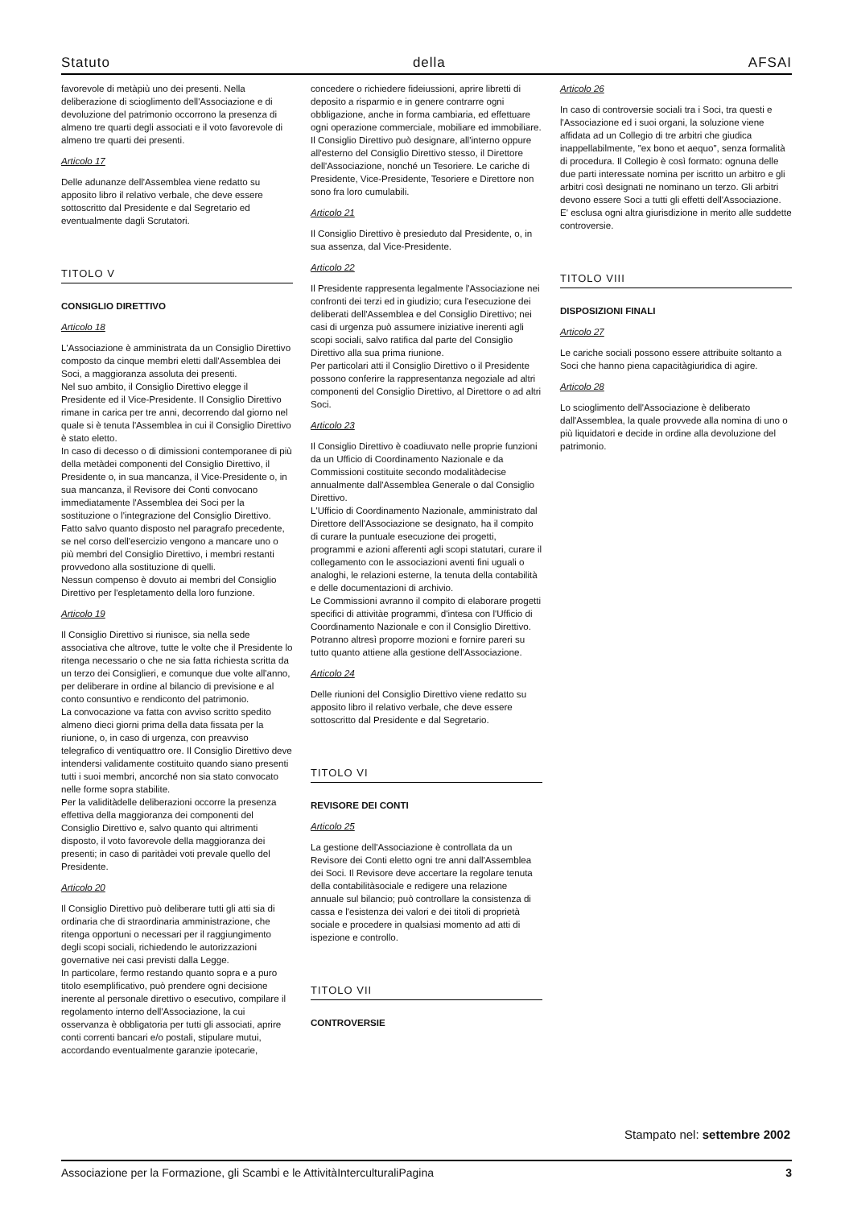Statuto della AFSAI
favorevole di metàpiù uno dei presenti. Nella deliberazione di scioglimento dell'Associazione e di devoluzione del patrimonio occorrono la presenza di almeno tre quarti degli associati e il voto favorevole di almeno tre quarti dei presenti.
Articolo 17
Delle adunanze dell'Assemblea viene redatto su apposito libro il relativo verbale, che deve essere sottoscritto dal Presidente e dal Segretario ed eventualmente dagli Scrutatori.
TITOLO V
CONSIGLIO DIRETTIVO
Articolo 18
L'Associazione è amministrata da un Consiglio Direttivo composto da cinque membri eletti dall'Assemblea dei Soci, a maggioranza assoluta dei presenti.
Nel suo ambito, il Consiglio Direttivo elegge il Presidente ed il Vice-Presidente. Il Consiglio Direttivo rimane in carica per tre anni, decorrendo dal giorno nel quale si è tenuta l'Assemblea in cui il Consiglio Direttivo è stato eletto.
In caso di decesso o di dimissioni contemporanee di più della metàdei componenti del Consiglio Direttivo, il Presidente o, in sua mancanza, il Vice-Presidente o, in sua mancanza, il Revisore dei Conti convocano immediatamente l'Assemblea dei Soci per la sostituzione o l'integrazione del Consiglio Direttivo.
Fatto salvo quanto disposto nel paragrafo precedente, se nel corso dell'esercizio vengono a mancare uno o più membri del Consiglio Direttivo, i membri restanti provvedono alla sostituzione di quelli.
Nessun compenso è dovuto ai membri del Consiglio Direttivo per l'espletamento della loro funzione.
Articolo 19
Il Consiglio Direttivo si riunisce, sia nella sede associativa che altrove, tutte le volte che il Presidente lo ritenga necessario o che ne sia fatta richiesta scritta da un terzo dei Consiglieri, e comunque due volte all'anno, per deliberare in ordine al bilancio di previsione e al conto consuntivo e rendiconto del patrimonio.
La convocazione va fatta con avviso scritto spedito almeno dieci giorni prima della data fissata per la riunione, o, in caso di urgenza, con preavviso telegrafico di ventiquattro ore. Il Consiglio Direttivo deve intendersi validamente costituito quando siano presenti tutti i suoi membri, ancorché non sia stato convocato nelle forme sopra stabilite.
Per la validitàdelle deliberazioni occorre la presenza effettiva della maggioranza dei componenti del Consiglio Direttivo e, salvo quanto qui altrimenti disposto, il voto favorevole della maggioranza dei presenti; in caso di paritàdei voti prevale quello del Presidente.
Articolo 20
Il Consiglio Direttivo può deliberare tutti gli atti sia di ordinaria che di straordinaria amministrazione, che ritenga opportuni o necessari per il raggiungimento degli scopi sociali, richiedendo le autorizzazioni governative nei casi previsti dalla Legge.
In particolare, fermo restando quanto sopra e a puro titolo esemplificativo, può prendere ogni decisione inerente al personale direttivo o esecutivo, compilare il regolamento interno dell'Associazione, la cui osservanza è obbligatoria per tutti gli associati, aprire conti correnti bancari e/o postali, stipulare mutui, accordando eventualmente garanzie ipotecarie,
concedere o richiedere fideiussioni, aprire libretti di deposito a risparmio e in genere contrarre ogni obbligazione, anche in forma cambiaria, ed effettuare ogni operazione commerciale, mobiliare ed immobiliare.
Il Consiglio Direttivo può designare, all'interno oppure all'esterno del Consiglio Direttivo stesso, il Direttore dell'Associazione, nonché un Tesoriere. Le cariche di Presidente, Vice-Presidente, Tesoriere e Direttore non sono fra loro cumulabili.
Articolo 21
Il Consiglio Direttivo è presieduto dal Presidente, o, in sua assenza, dal Vice-Presidente.
Articolo 22
Il Presidente rappresenta legalmente l'Associazione nei confronti dei terzi ed in giudizio; cura l'esecuzione dei deliberati dell'Assemblea e del Consiglio Direttivo; nei casi di urgenza può assumere iniziative inerenti agli scopi sociali, salvo ratifica dal parte del Consiglio Direttivo alla sua prima riunione.
Per particolari atti il Consiglio Direttivo o il Presidente possono conferire la rappresentanza negoziale ad altri componenti del Consiglio Direttivo, al Direttore o ad altri Soci.
Articolo 23
Il Consiglio Direttivo è coadiuvato nelle proprie funzioni da un Ufficio di Coordinamento Nazionale e da Commissioni costituite secondo modalitàdecise annualmente dall'Assemblea Generale o dal Consiglio Direttivo.
L'Ufficio di Coordinamento Nazionale, amministrato dal Direttore dell'Associazione se designato, ha il compito di curare la puntuale esecuzione dei progetti, programmi e azioni afferenti agli scopi statutari, curare il collegamento con le associazioni aventi fini uguali o analoghi, le relazioni esterne, la tenuta della contabilità e delle documentazioni di archivio.
Le Commissioni avranno il compito di elaborare progetti specifici di attivitàe programmi, d'intesa con l'Ufficio di Coordinamento Nazionale e con il Consiglio Direttivo. Potranno altresì proporre mozioni e fornire pareri su tutto quanto attiene alla gestione dell'Associazione.
Articolo 24
Delle riunioni del Consiglio Direttivo viene redatto su apposito libro il relativo verbale, che deve essere sottoscritto dal Presidente e dal Segretario.
TITOLO VI
REVISORE DEI CONTI
Articolo 25
La gestione dell'Associazione è controllata da un Revisore dei Conti eletto ogni tre anni dall'Assemblea dei Soci. Il Revisore deve accertare la regolare tenuta della contabilitàsociale e redigere una relazione annuale sul bilancio; può controllare la consistenza di cassa e l'esistenza dei valori e dei titoli di proprietà sociale e procedere in qualsiasi momento ad atti di ispezione e controllo.
TITOLO VII
CONTROVERSIE
Articolo 26
In caso di controversie sociali tra i Soci, tra questi e l'Associazione ed i suoi organi, la soluzione viene affidata ad un Collegio di tre arbitri che giudica inappellabilmente, "ex bono et aequo", senza formalità di procedura. Il Collegio è così formato: ognuna delle due parti interessate nomina per iscritto un arbitro e gli arbitri così designati ne nominano un terzo. Gli arbitri devono essere Soci a tutti gli effetti dell'Associazione.
E' esclusa ogni altra giurisdizione in merito alle suddette controversie.
TITOLO VIII
DISPOSIZIONI FINALI
Articolo 27
Le cariche sociali possono essere attribuite soltanto a Soci che hanno piena capacitàgiuridica di agire.
Articolo 28
Lo scioglimento dell'Associazione è deliberato dall'Assemblea, la quale provvede alla nomina di uno o più liquidatori e decide in ordine alla devoluzione del patrimonio.
Stampato nel: settembre 2002
Associazione per la Formazione, gli Scambi e le AttivitàInterculturaliPagina 3